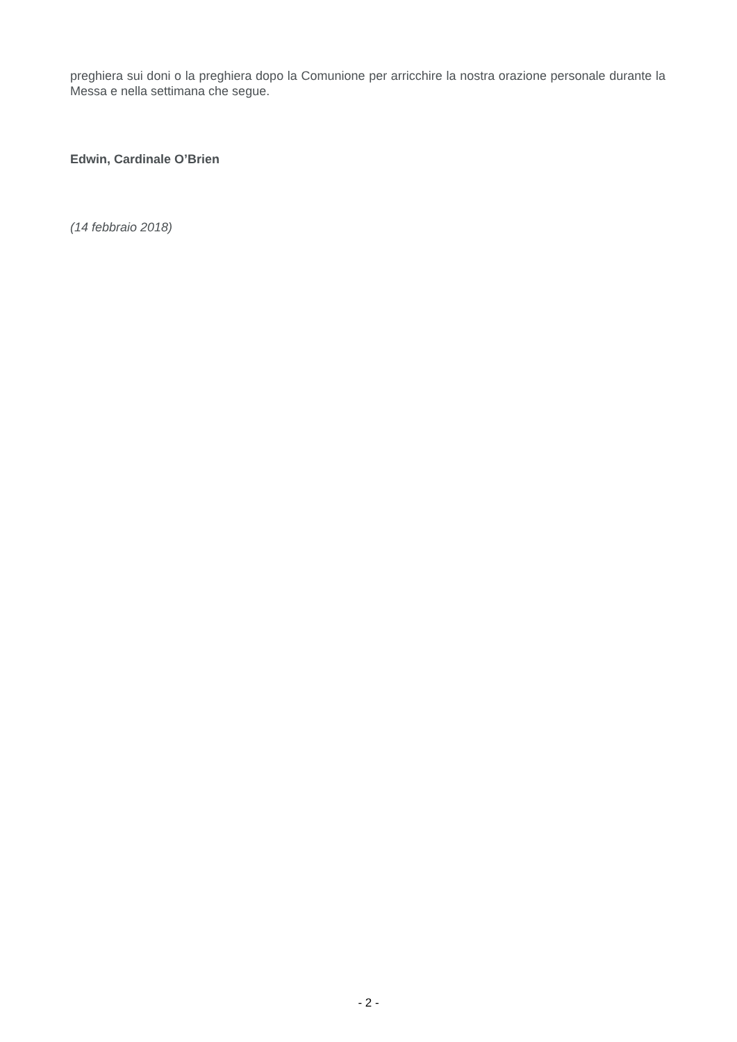preghiera sui doni o la preghiera dopo la Comunione per arricchire la nostra orazione personale durante la Messa e nella settimana che segue.
Edwin, Cardinale O’Brien
(14 febbraio 2018)
- 2 -